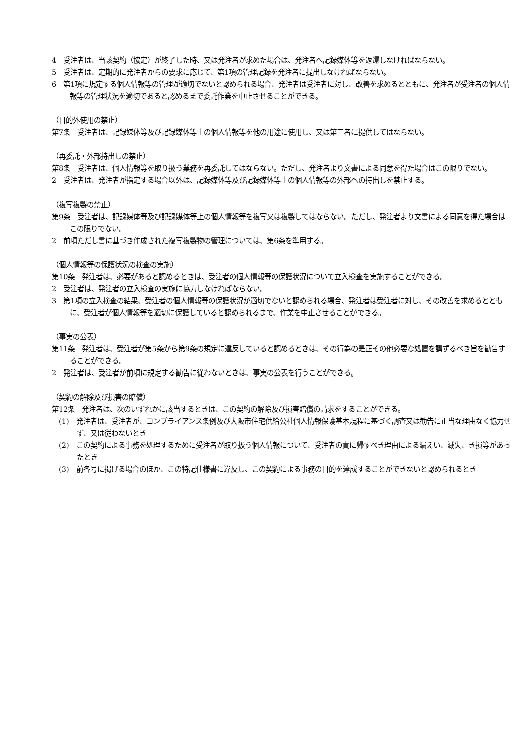4　受注者は、当該契約（協定）が終了した時、又は発注者が求めた場合は、発注者へ記録媒体等を返還しなければならない。
5　受注者は、定期的に発注者からの要求に応じて、第1項の管理記録を発注者に提出しなければならない。
6　第1項に規定する個人情報等の管理が適切でないと認められる場合、発注者は受注者に対し、改善を求めるとともに、発注者が受注者の個人情報等の管理状況を適切であると認めるまで委託作業を中止させることができる。
（目的外使用の禁止）
第7条　受注者は、記録媒体等及び記録媒体等上の個人情報等を他の用途に使用し、又は第三者に提供してはならない。
（再委託・外部持出しの禁止）
第8条　受注者は、個人情報等を取り扱う業務を再委託してはならない。ただし、発注者より文書による同意を得た場合はこの限りでない。
2　受注者は、発注者が指定する場合以外は、記録媒体等及び記録媒体等上の個人情報等の外部への持出しを禁止する。
（複写複製の禁止）
第9条　受注者は、記録媒体等及び記録媒体等上の個人情報等を複写又は複製してはならない。ただし、発注者より文書による同意を得た場合はこの限りでない。
2　前項ただし書に基づき作成された複写複製物の管理については、第6条を準用する。
（個人情報等の保護状況の検査の実施）
第10条　発注者は、必要があると認めるときは、受注者の個人情報等の保護状況について立入検査を実施することができる。
2　受注者は、発注者の立入検査の実施に協力しなければならない。
3　第1項の立入検査の結果、受注者の個人情報等の保護状況が適切でないと認められる場合、発注者は受注者に対し、その改善を求めるとともに、受注者が個人情報等を適切に保護していると認められるまで、作業を中止させることができる。
（事実の公表）
第11条　発注者は、受注者が第5条から第9条の規定に違反していると認めるときは、その行為の是正その他必要な処置を講ずるべき旨を勧告することができる。
2　発注者は、受注者が前項に規定する勧告に従わないときは、事実の公表を行うことができる。
（契約の解除及び損害の賠償）
第12条　発注者は、次のいずれかに該当するときは、この契約の解除及び損害賠償の請求をすることができる。
(1)　発注者は、受注者が、コンプライアンス条例及び大阪市住宅供給公社個人情報保護基本規程に基づく調査又は勧告に正当な理由なく協力せず、又は従わないとき
(2)　この契約による事務を処理するために受注者が取り扱う個人情報について、受注者の責に帰すべき理由による漏えい、滅失、き損等があったとき
(3)　前各号に掲げる場合のほか、この特記仕様書に違反し、この契約による事務の目的を達成することができないと認められるとき